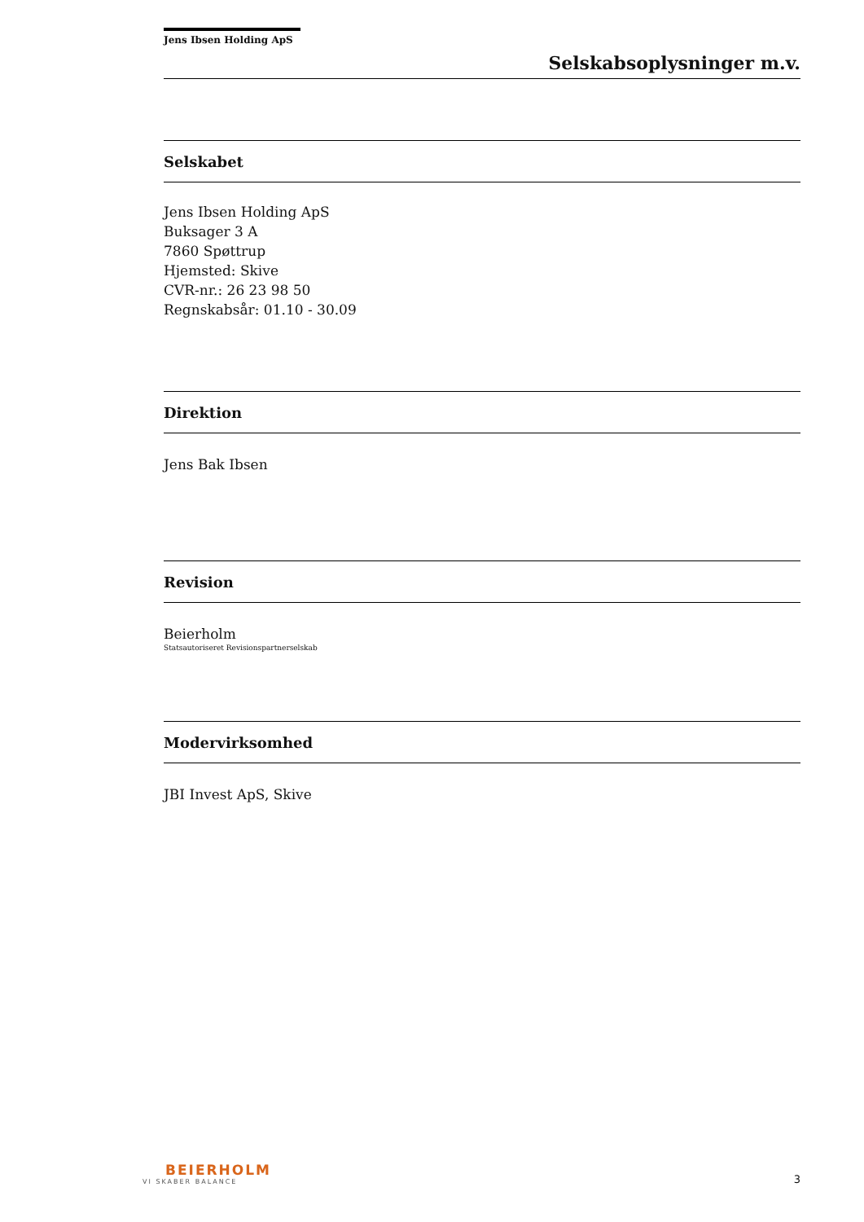Jens Ibsen Holding ApS
Selskabsoplysninger m.v.
Selskabet
Jens Ibsen Holding ApS
Buksager 3 A
7860 Spøttrup
Hjemsted: Skive
CVR-nr.: 26 23 98 50
Regnskabsår: 01.10 - 30.09
Direktion
Jens Bak Ibsen
Revision
Beierholm
Statsautoriseret Revisionspartnerselskab
Modervirksomhed
JBI Invest ApS, Skive
BEIERHOLM
VI SKABER BALANCE
3